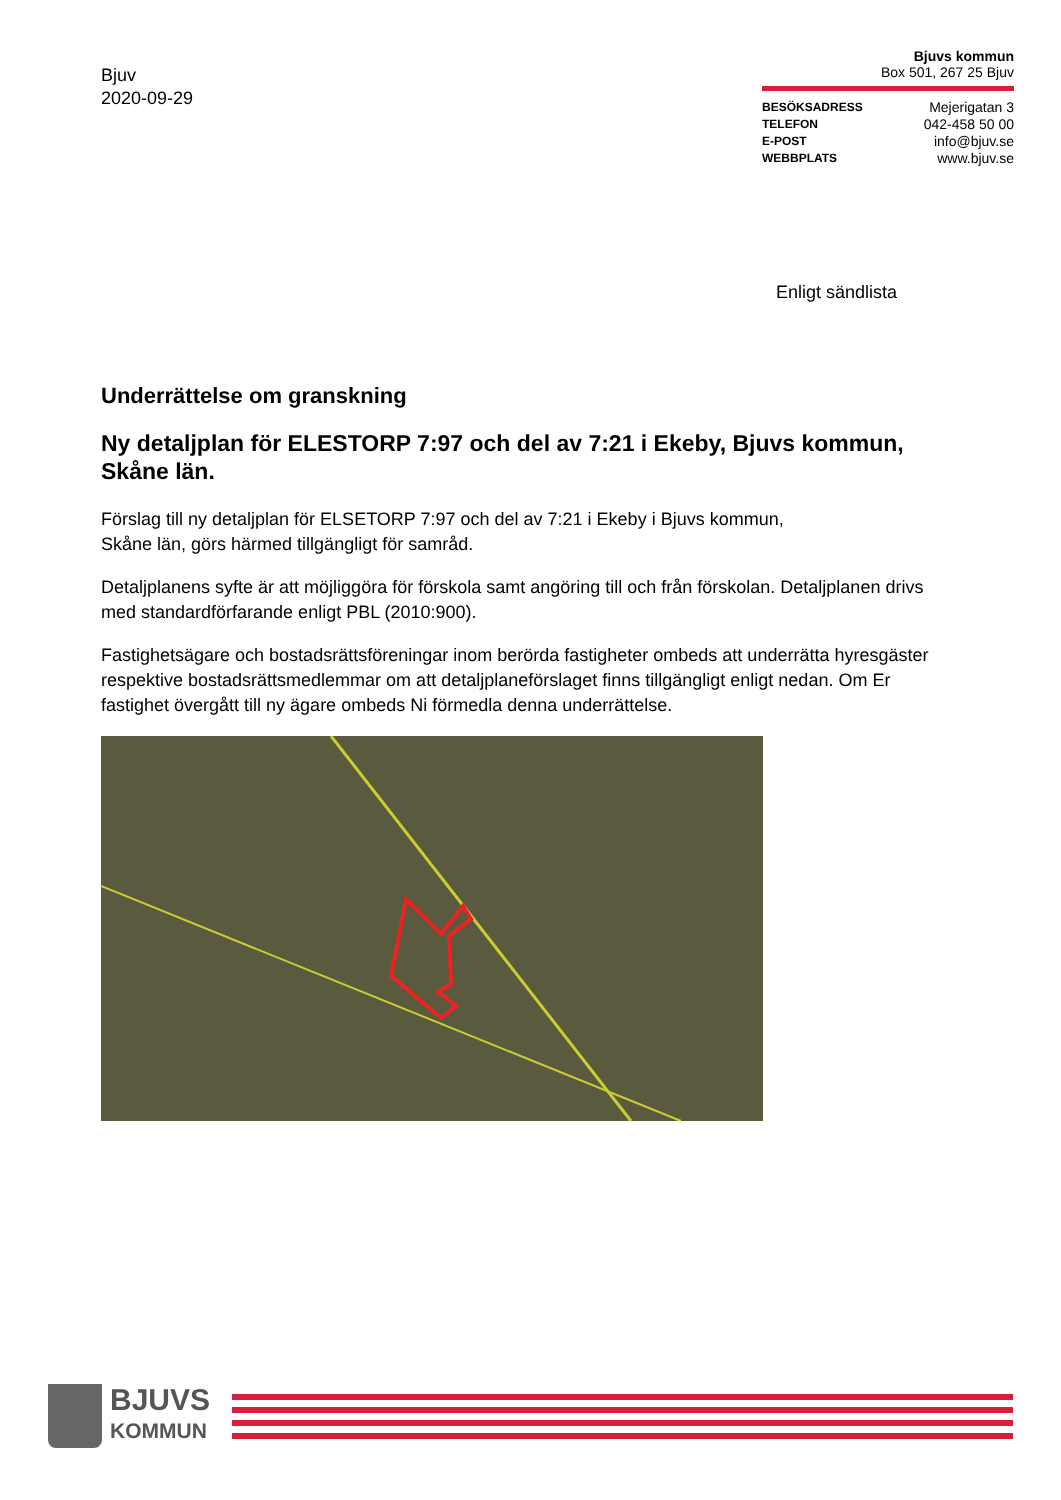Bjuv
2020-09-29
Bjuvs kommun
Box 501, 267 25 Bjuv
BESÖKSADRESS Mejerigatan 3
TELEFON 042-458 50 00
E-POST info@bjuv.se
WEBBPLATS www.bjuv.se
Enligt sändlista
Underrättelse om granskning
Ny detaljplan för ELESTORP 7:97 och del av 7:21 i Ekeby, Bjuvs kommun, Skåne län.
Förslag till ny detaljplan för ELSETORP 7:97 och del av 7:21 i Ekeby i Bjuvs kommun,
Skåne län, görs härmed tillgängligt för samråd.
Detaljplanens syfte är att möjliggöra för förskola samt angöring till och från förskolan. Detaljplanen drivs med standardförfarande enligt PBL (2010:900).
Fastighetsägare och bostadsrättsföreningar inom berörda fastigheter ombeds att underrätta hyresgäster respektive bostadsrättsmedlemmar om att detaljplaneförslaget finns tillgängligt enligt nedan. Om Er fastighet övergått till ny ägare ombeds Ni förmedla denna underrättelse.
BJUVS
KOMMUN